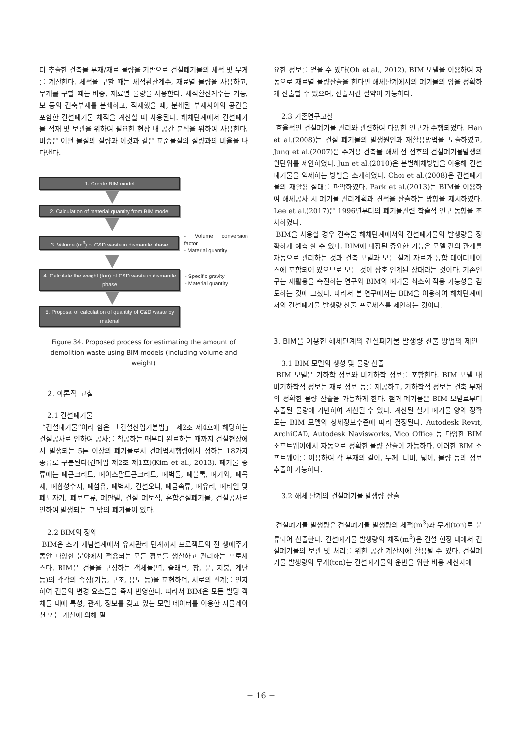터 추출한 건축물 부재/재료 물량을 기반으로 건설폐기물의 체적 및 무게를 계산한다. 체적을 구할 때는 체적환산계수, 재료별 물량을 사용하고, 무게를 구할 때는 비중, 재료별 물량을 사용한다. 체적환산계수는 기둥, 보 등의 건축부재를 분쇄하고, 적재했을 때, 분쇄된 부재사이의 공간을 포함한 건설폐기물 체적을 계산할 때 사용된다. 해체단계에서 건설폐기물 적재 및 보관을 위하여 필요한 현장 내 공간 분석을 위하여 사용한다. 비중은 어떤 물질의 질량과 이것과 같은 표준물질의 질량과의 비율을 나타낸다.
1. Create BIM model
2. Calculation of material quantity from BIM model
3. Volume (m<sup>3</sup>) of C&D waste in dismantle phase
- Volume conversion factor
- Material quantity
4. Calculate the weight (ton) of C&D waste in dismantle phase
- Specific gravity
- Material quantity
5. Proposal of calculation of quantity of C&D waste by material
Figure 34. Proposed process for estimating the amount of demolition waste using BIM models (including volume and weight)
2. 이론적 고찰
2.1 건설폐기물
“건설폐기물”이라 함은 「건설산업기본법」 제2조 제4호에 해당하는 건설공사로 인하여 공사를 착공하는 때부터 완료하는 때까지 건설현장에서 발생되는 5톤 이상의 폐기물로서 건폐법시행령에서 정하는 18가지 종류로 구분된다(건폐법 제2조 제1호)(Kim et al., 2013). 폐기물 종류에는 폐콘크리트, 폐아스팔트콘크리트, 폐벽돌, 폐블록, 폐기와, 폐목재, 폐합성수지, 폐섬유, 폐벽지, 건설오니, 폐금속류, 폐유리, 폐타일 및 폐도자기, 폐보드류, 폐판넬, 건설 폐토석, 혼합건설폐기물, 건설공사로 인하여 발생되는 그 밖의 폐기물이 있다.
2.2 BIM의 정의
BIM은 초기 개념설계에서 유지관리 단계까지 프로젝트의 전 생애주기 동안 다양한 분야에서 적용되는 모든 정보를 생산하고 관리하는 프로세스다. BIM은 건물을 구성하는 객체들(벽, 슬래브, 창, 문, 지붕, 계단 등)의 각각의 속성(기능, 구조, 용도 등)을 표현하며, 서로의 관계를 인지하여 건물의 변경 요소들을 즉시 반영한다. 따라서 BIM은 모든 빌딩 객체들 내에 특성, 관계, 정보를 갖고 있는 모델 데이터를 이용한 시뮬레이션 또는 계산에 의해 필
요한 정보를 얻을 수 있다(Oh et al., 2012). BIM 모델을 이용하여 자동으로 재료별 물량산출을 한다면 해체단계에서의 폐기물의 양을 정확하게 산출할 수 있으며, 산출시간 절약이 가능하다.
2.3 기존연구고찰
효율적인 건설폐기물 관리와 관련하여 다양한 연구가 수행되었다. Han et al.(2008)는 건설 폐기물의 발생원인과 재활용방법을 도출하였고, Jung et al.(2007)은 주거용 건축물 해체 전 전후의 건설폐기물발생의 원단위를 제안하였다. Jun et al.(2010)은 분별해체방법을 이용해 건설폐기물을 억제하는 방법을 소개하였다. Choi et al.(2008)은 건설폐기물의 재활용 실태를 파악하였다. Park et al.(2013)는 BIM을 이용하여 해체공사 시 폐기물 관리계획과 견적을 산출하는 방향을 제시하였다. Lee et al.(2017)은 1996년부터의 폐기물관련 학술적 연구 동향을 조사하였다.
BIM을 사용할 경우 건축물 해체단계에서의 건설폐기물의 발생량을 정확하게 예측 할 수 있다. BIM에 내장된 중요한 기능은 모델 간의 관계를 자동으로 관리하는 것과 건축 모델과 모든 설계 자료가 통합 데이터베이스에 포함되어 있으므로 모든 것이 상호 연계된 상태라는 것이다. 기존연구는 재활용을 촉진하는 연구와 BIM의 폐기물 최소화 적용 가능성을 검토하는 것에 그쳤다. 따라서 본 연구에서는 BIM을 이용하여 해체단계에서의 건설폐기물 발생량 산출 프로세스를 제안하는 것이다.
3. BIM을 이용한 해체단계의 건설폐기물 발생량 산출 방법의 제안
3.1 BIM 모델의 생성 및 물량 산출
BIM 모델은 기하학 정보와 비기하학 정보를 포함한다. BIM 모델 내 비기하학적 정보는 재료 정보 등를 제공하고, 기하학적 정보는 건축 부재의 정확한 물량 산출을 가능하게 한다. 철거 폐기물은 BIM 모델로부터 추출된 물량에 기반하여 계산될 수 있다. 계산된 철거 폐기물 양의 정확도는 BIM 모델의 상세정보수준에 따라 결정된다. Autodesk Revit, ArchiCAD, Autodesk Navisworks, Vico Office 등 다양한 BIM 소프트웨어에서 자동으로 정확한 물량 산출이 가능하다. 이러한 BIM 소프트웨어를 이용하여 각 부재의 길이, 두께, 너비, 넓이, 물량 등의 정보 추출이 가능하다.
3.2 해체 단계의 건설폐기물 발생량 산출
건설폐기물 발생량은 건설폐기물 발생량의 체적(m<sup>3</sup>)과 무게(ton)로 분류되어 산출한다. 건설폐기물 발생량의 체적(m<sup>3</sup>)은 건설 현장 내에서 건설폐기물의 보관 및 처리를 위한 공간 계산시에 활용될 수 있다. 건설폐기물 발생량의 무게(ton)는 건설폐기물의 운반을 위한 비용 계산시에
− 16 −